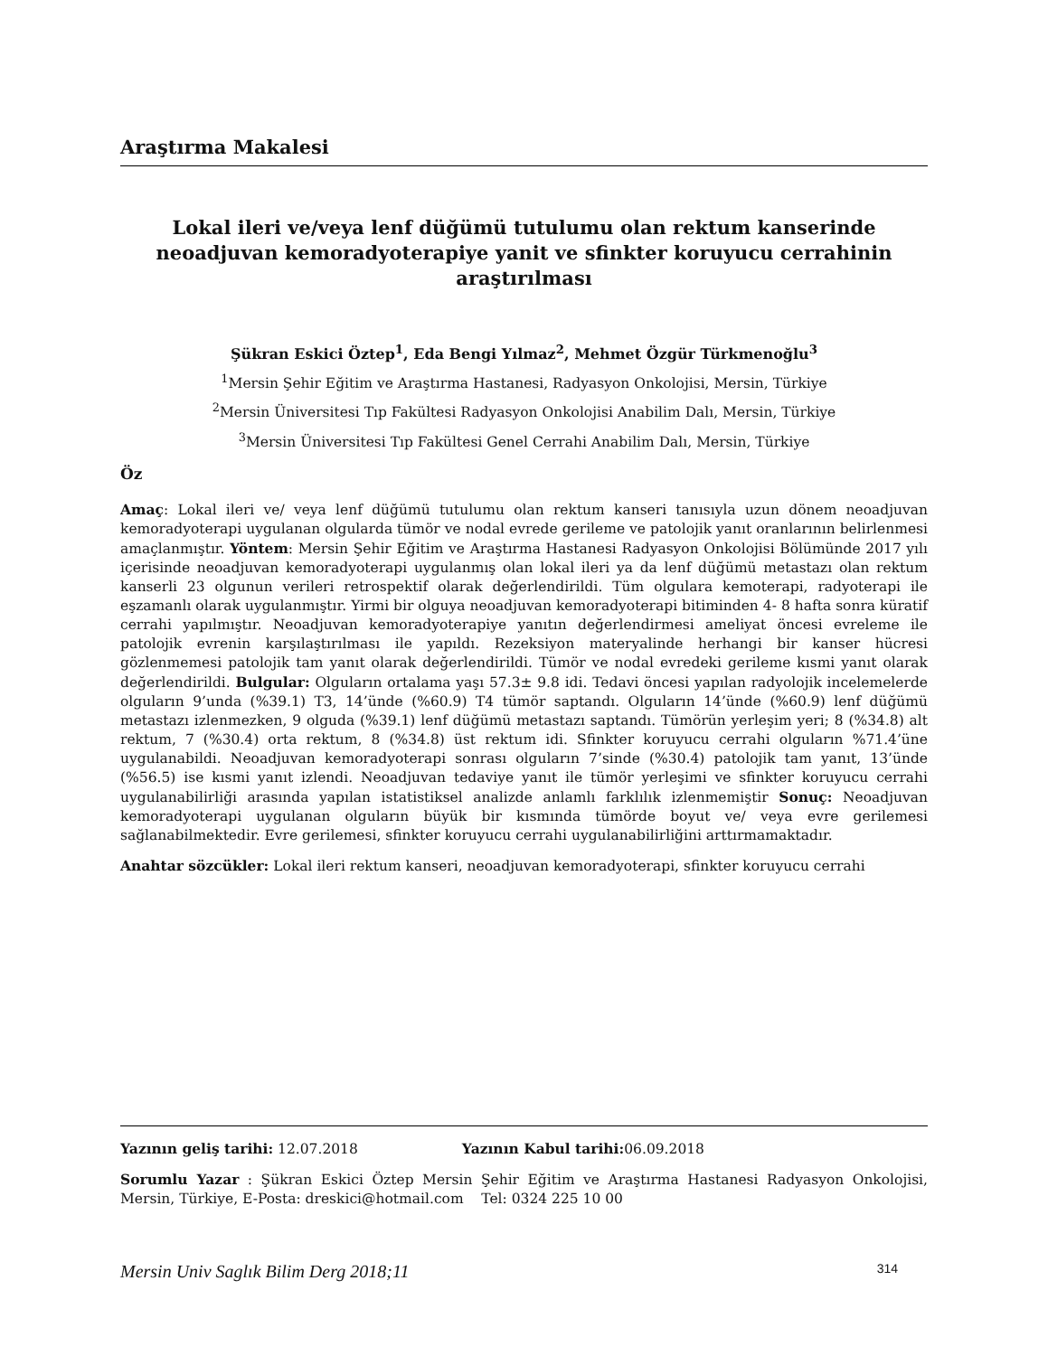Araştırma Makalesi
Lokal ileri ve/veya lenf düğümü tutulumu olan rektum kanserinde neoadjuvan kemoradyoterapiye yanit ve sfinkter koruyucu cerrahinin araştırılması
Şükran Eskici Öztep<sup>1</sup>, Eda Bengi Yılmaz<sup>2</sup>, Mehmet Özgür Türkmenoğlu<sup>3</sup>
<sup>1</sup> Mersin Şehir Eğitim ve Araştırma Hastanesi, Radyasyon Onkolojisi, Mersin, Türkiye
<sup>2</sup> Mersin Üniversitesi Tıp Fakültesi Radyasyon Onkolojisi Anabilim Dalı, Mersin, Türkiye
<sup>3</sup> Mersin Üniversitesi Tıp Fakültesi Genel Cerrahi Anabilim Dalı, Mersin, Türkiye
Öz
Amaç: Lokal ileri ve/ veya lenf düğümü tutulumu olan rektum kanseri tanısıyla uzun dönem neoadjuvan kemoradyoterapi uygulanan olgularda tümör ve nodal evrede gerileme ve patolojik yanıt oranlarının belirlenmesi amaçlanmıştır. Yöntem: Mersin Şehir Eğitim ve Araştırma Hastanesi Radyasyon Onkolojisi Bölümünde 2017 yılı içerisinde neoadjuvan kemoradyoterapi uygulanmış olan lokal ileri ya da lenf düğümü metastazı olan rektum kanserli 23 olgunun verileri retrospektif olarak değerlendirildi. Tüm olgulara kemoterapi, radyoterapi ile eşzamanlı olarak uygulanmıştır. Yirmi bir olguya neoadjuvan kemoradyoterapi bitiminden 4- 8 hafta sonra küratif cerrahi yapılmıştır. Neoadjuvan kemoradyoterapiye yanıtın değerlendirmesi ameliyat öncesi evreleme ile patolojik evrenin karşılaştırılması ile yapıldı. Rezeksiyon materyalinde herhangi bir kanser hücresi gözlenmemesi patolojik tam yanıt olarak değerlendirildi. Tümör ve nodal evredeki gerileme kısmi yanıt olarak değerlendirildi. Bulgular: Olguların ortalama yaşı 57.3± 9.8 idi. Tedavi öncesi yapılan radyolojik incelemelerde olguların 9’unda (%39.1) T3, 14’ünde (%60.9) T4 tümör saptandı. Olguların 14’ünde (%60.9) lenf düğümü metastazı izlenmezken, 9 olguda (%39.1) lenf düğümü metastazı saptandı. Tümörün yerleşim yeri; 8 (%34.8) alt rektum, 7 (%30.4) orta rektum, 8 (%34.8) üst rektum idi. Sfinkter koruyucu cerrahi olguların %71.4’üne uygulanabildi. Neoadjuvan kemoradyoterapi sonrası olguların 7’sinde (%30.4) patolojik tam yanıt, 13’ünde (%56.5) ise kısmi yanıt izlendi. Neoadjuvan tedaviye yanıt ile tümör yerleşimi ve sfinkter koruyucu cerrahi uygulanabilirliği arasında yapılan istatistiksel analizde anlamlı farklılık izlenmemiştir Sonuç: Neoadjuvan kemoradyoterapi uygulanan olguların büyük bir kısmında tümörde boyut ve/ veya evre gerilemesi sağlanabilmektedir. Evre gerilemesi, sfinkter koruyucu cerrahi uygulanabilirliğini arttırmamaktadır.
Anahtar sözcükler: Lokal ileri rektum kanseri, neoadjuvan kemoradyoterapi, sfinkter koruyucu cerrahi
Yazının geliş tarihi: 12.07.2018 Yazının Kabul tarihi: 06.09.2018
Sorumlu Yazar : Şükran Eskici Öztep Mersin Şehir Eğitim ve Araştırma Hastanesi Radyasyon Onkolojisi, Mersin, Türkiye, E-Posta: dreskici@hotmail.com Tel: 0324 225 10 00
Mersin Univ Saglık Bilim Derg 2018;11 314